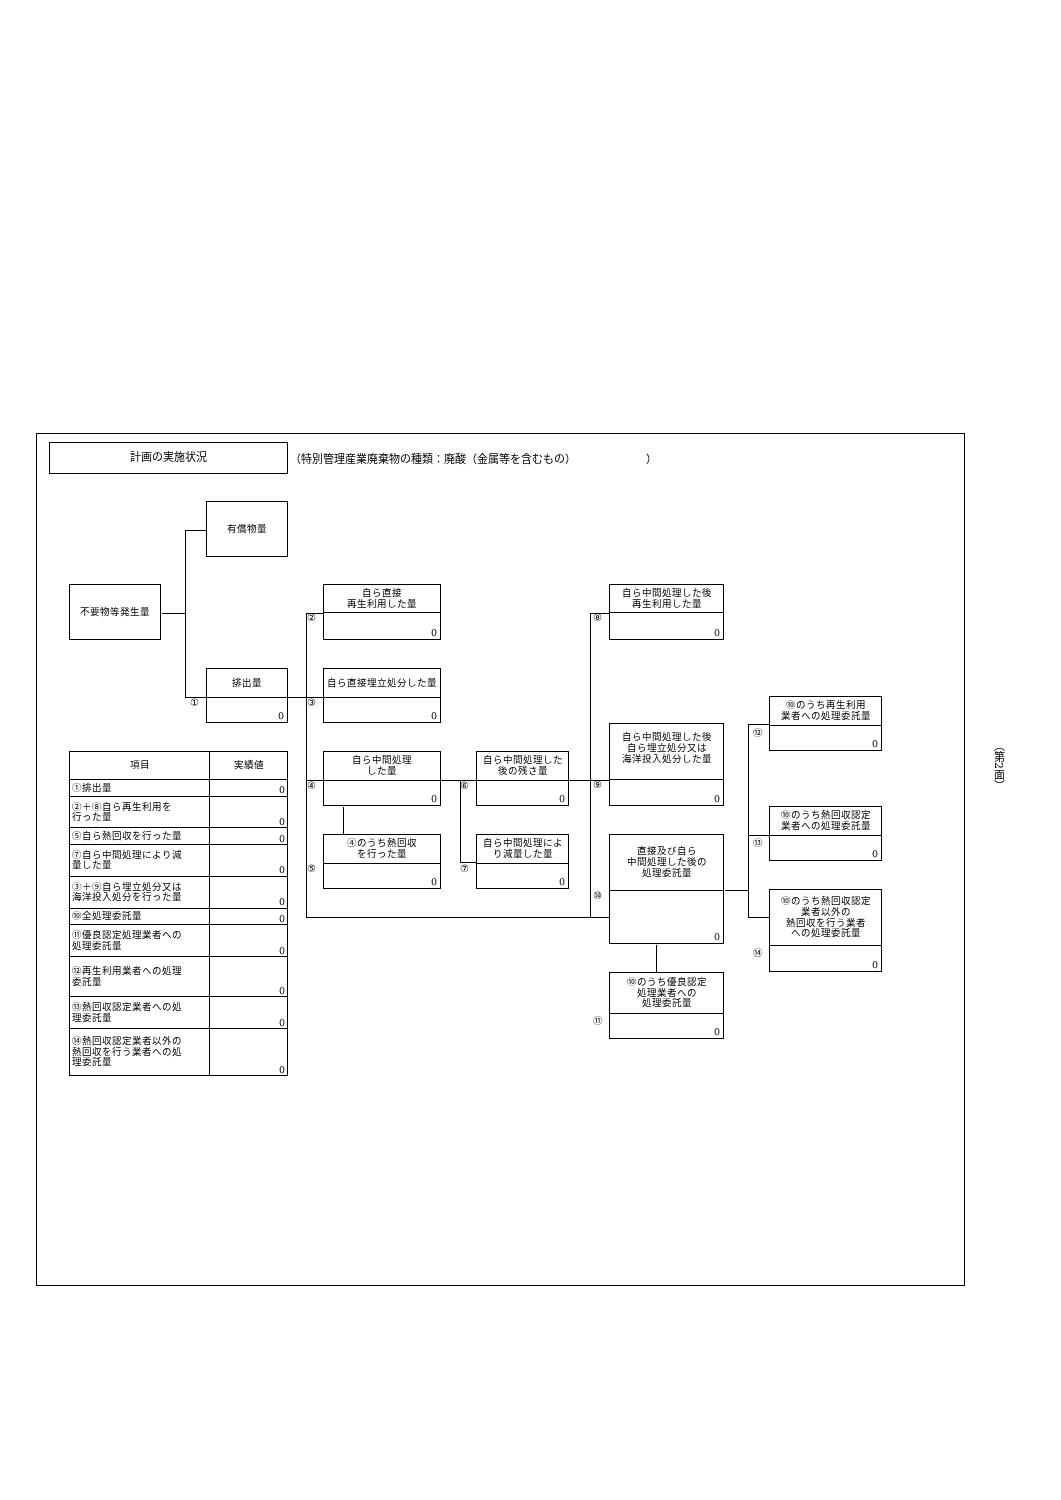計画の実施状況
（特別管理産業廃棄物の種類：廃酸（金属等を含むもの） ）
有償物量
不要物等発生量
①
排出量
0
②
自ら直接
再生利用した量
0
③
自ら直接埋立処分した量
0
④
自ら中間処理
した量
0
⑤
④のうち熱回収
を行った量
0
⑥
自ら中間処理した
後の残さ量
0
⑦
自ら中間処理によ
り減量した量
0
⑧
自ら中間処理した後
再生利用した量
0
⑨
自ら中間処理した後
自ら埋立処分又は
海洋投入処分した量
0
⑩
直接及び自ら
中間処理した後の
処理委託量
0
⑪
⑩のうち優良認定
処理業者への
処理委託量
0
⑫
⑩のうち再生利用
業者への処理委託量
0
⑬
⑩のうち熱回収認定
業者への処理委託量
0
⑭
⑩のうち熱回収認定
業者以外の
熱回収を行う業者
への処理委託量
0
| 項目 | 実績値 |
| --- | --- |
| ①排出量 | 0 |
| ②＋⑧自ら再生利用を 行った量 | 0 |
| ⑤自ら熱回収を行った量 | 0 |
| ⑦自ら中間処理により減 量した量 | 0 |
| ③＋⑨自ら埋立処分又は 海洋投入処分を行った量 | 0 |
| ⑩全処理委託量 | 0 |
| ⑪優良認定処理業者への 処理委託量 | 0 |
| ⑫再生利用業者への処理 委託量 | 0 |
| ⑬熱回収認定業者への処 理委託量 | 0 |
| ⑭熱回収認定業者以外の 熱回収を行う業者への処 理委託量 | 0 |
（第2面）